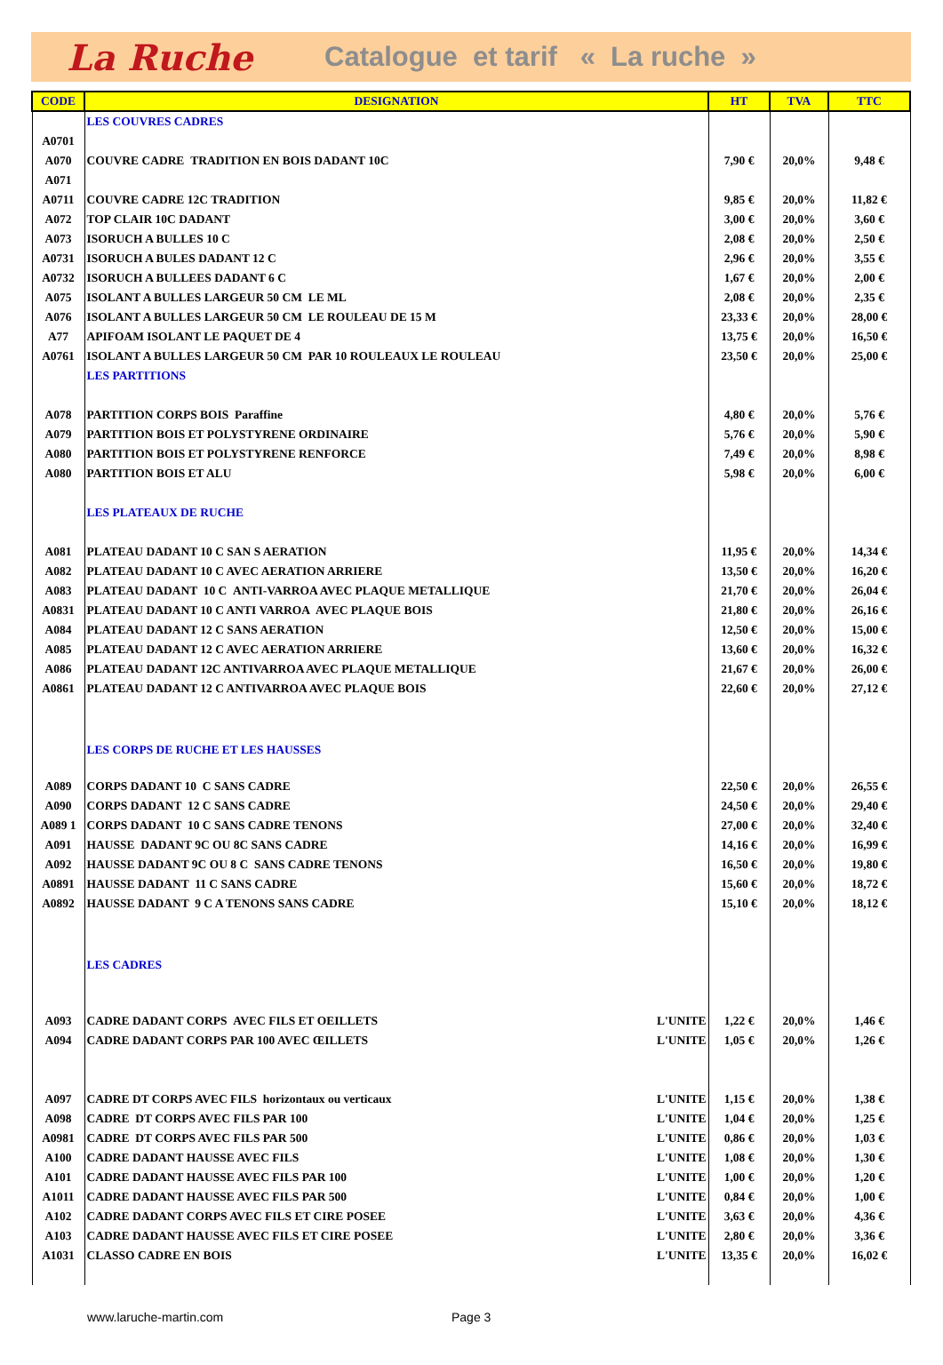La Ruche
Catalogue et tarif « La ruche »
| CODE | DESIGNATION | HT | TVA | TTC |
| --- | --- | --- | --- | --- |
| | LES COUVRES CADRES | | | |
| A0701 | | | | |
| A070 | COUVRE CADRE TRADITION EN BOIS DADANT 10C | 7,90 € | 20,0% | 9,48 € |
| A071 | | | | |
| A0711 | COUVRE CADRE 12C TRADITION | 9,85 € | 20,0% | 11,82 € |
| A072 | TOP CLAIR 10C DADANT | 3,00 € | 20,0% | 3,60 € |
| A073 | ISORUCH A BULLES 10 C | 2,08 € | 20,0% | 2,50 € |
| A0731 | ISORUCH A BULES DADANT 12 C | 2,96 € | 20,0% | 3,55 € |
| A0732 | ISORUCH A BULLEES DADANT 6 C | 1,67 € | 20,0% | 2,00 € |
| A075 | ISOLANT A BULLES LARGEUR 50 CM LE ML | 2,08 € | 20,0% | 2,35 € |
| A076 | ISOLANT A BULLES LARGEUR 50 CM LE ROULEAU DE 15 M | 23,33 € | 20,0% | 28,00 € |
| A77 | APIFOAM ISOLANT LE PAQUET DE 4 | 13,75 € | 20,0% | 16,50 € |
| A0761 | ISOLANT A BULLES LARGEUR 50 CM PAR 10 ROULEAUX LE ROULEAU | 23,50 € | 20,0% | 25,00 € |
| | LES PARTITIONS | | | |
| A078 | PARTITION CORPS BOIS Paraffine | 4,80 € | 20,0% | 5,76 € |
| A079 | PARTITION BOIS ET POLYSTYRENE ORDINAIRE | 5,76 € | 20,0% | 5,90 € |
| A080 | PARTITION BOIS ET POLYSTYRENE RENFORCE | 7,49 € | 20,0% | 8,98 € |
| A080 | PARTITION BOIS ET ALU | 5,98 € | 20,0% | 6,00 € |
| | LES PLATEAUX DE RUCHE | | | |
| A081 | PLATEAU DADANT 10 C SAN S AERATION | 11,95 € | 20,0% | 14,34 € |
| A082 | PLATEAU DADANT 10 C AVEC AERATION ARRIERE | 13,50 € | 20,0% | 16,20 € |
| A083 | PLATEAU DADANT 10 C ANTI-VARROA AVEC PLAQUE METALLIQUE | 21,70 € | 20,0% | 26,04 € |
| A0831 | PLATEAU DADANT 10 C ANTI VARROA AVEC PLAQUE BOIS | 21,80 € | 20,0% | 26,16 € |
| A084 | PLATEAU DADANT 12 C SANS AERATION | 12,50 € | 20,0% | 15,00 € |
| A085 | PLATEAU DADANT 12 C AVEC AERATION ARRIERE | 13,60 € | 20,0% | 16,32 € |
| A086 | PLATEAU DADANT 12C ANTIVARROA AVEC PLAQUE METALLIQUE | 21,67 € | 20,0% | 26,00 € |
| A0861 | PLATEAU DADANT 12 C ANTIVARROA AVEC PLAQUE BOIS | 22,60 € | 20,0% | 27,12 € |
| | LES CORPS DE RUCHE ET LES HAUSSES | | | |
| A089 | CORPS DADANT 10 C SANS CADRE | 22,50 € | 20,0% | 26,55 € |
| A090 | CORPS DADANT 12 C SANS CADRE | 24,50 € | 20,0% | 29,40 € |
| A089 1 | CORPS DADANT 10 C SANS CADRE TENONS | 27,00 € | 20,0% | 32,40 € |
| A091 | HAUSSE DADANT 9C OU 8C SANS CADRE | 14,16 € | 20,0% | 16,99 € |
| A092 | HAUSSE DADANT 9C OU 8 C SANS CADRE TENONS | 16,50 € | 20,0% | 19,80 € |
| A0891 | HAUSSE DADANT 11 C SANS CADRE | 15,60 € | 20,0% | 18,72 € |
| A0892 | HAUSSE DADANT 9 C A TENONS SANS CADRE | 15,10 € | 20,0% | 18,12 € |
| | LES CADRES | | | |
| A093 | CADRE DADANT CORPS AVEC FILS ET OEILLETS L'UNITE | 1,22 € | 20,0% | 1,46 € |
| A094 | CADRE DADANT CORPS PAR 100 AVEC ŒILLETS L'UNITE | 1,05 € | 20,0% | 1,26 € |
| A097 | CADRE DT CORPS AVEC FILS horizontaux ou verticaux L'UNITE | 1,15 € | 20,0% | 1,38 € |
| A098 | CADRE DT CORPS AVEC FILS PAR 100 L'UNITE | 1,04 € | 20,0% | 1,25 € |
| A0981 | CADRE DT CORPS AVEC FILS PAR 500 L'UNITE | 0,86 € | 20,0% | 1,03 € |
| A100 | CADRE DADANT HAUSSE AVEC FILS L'UNITE | 1,08 € | 20,0% | 1,30 € |
| A101 | CADRE DADANT HAUSSE AVEC FILS PAR 100 L'UNITE | 1,00 € | 20,0% | 1,20 € |
| A1011 | CADRE DADANT HAUSSE AVEC FILS PAR 500 L'UNITE | 0,84 € | 20,0% | 1,00 € |
| A102 | CADRE DADANT CORPS AVEC FILS ET CIRE POSEE L'UNITE | 3,63 € | 20,0% | 4,36 € |
| A103 | CADRE DADANT HAUSSE AVEC FILS ET CIRE POSEE L'UNITE | 2,80 € | 20,0% | 3,36 € |
| A1031 | CLASSO CADRE EN BOIS L'UNITE | 13,35 € | 20,0% | 16,02 € |
www.laruche-martin.com Page 3